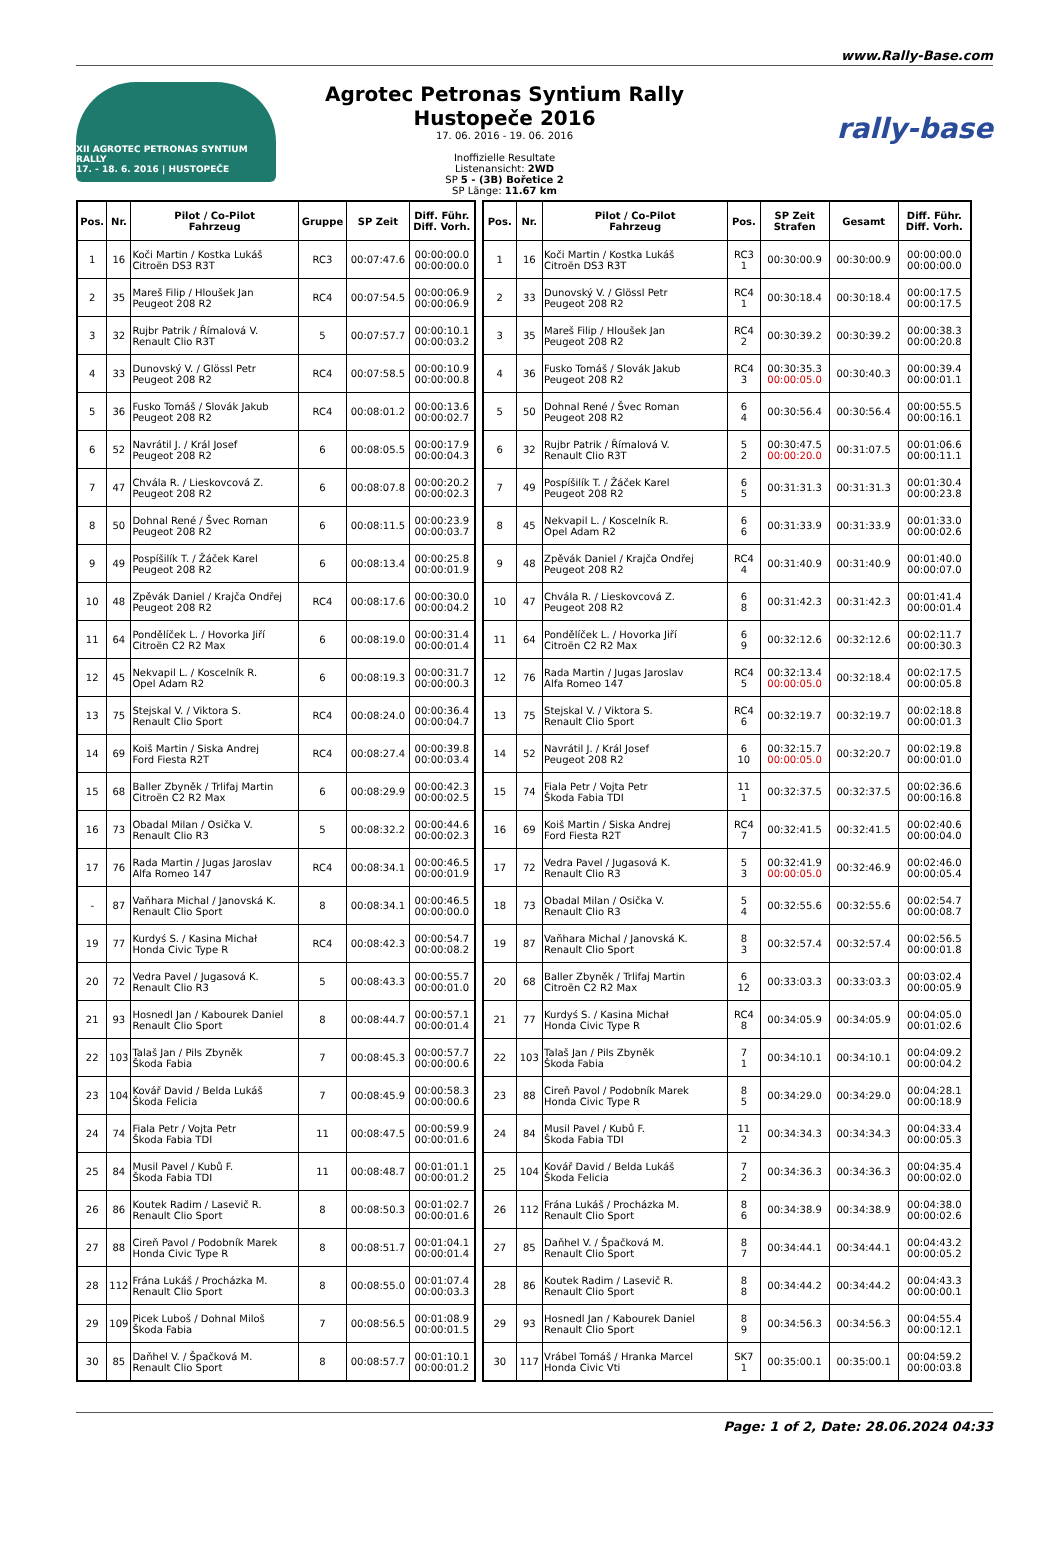www.Rally-Base.com
XII AGROTEC PETRONAS SYNTIUM RALLY
17. - 18. 6. 2016 | HUSTOPEČE
Agrotec Petronas Syntium Rally Hustopeče 2016
17. 06. 2016 - 19. 06. 2016
Inoffizielle Resultate
Listenansicht: 2WD
SP 5 - (3B) Bořetice 2
SP Länge: 11.67 km
rally-base
| Pos. | Nr. | Pilot / Co-Pilot Fahrzeug | Gruppe | SP Zeit | Diff. Führ. Diff. Vorh. |
| --- | --- | --- | --- | --- | --- |
| 1 | 16 | Koči Martin / Kostka Lukáš Citroën DS3 R3T | RC3 | 00:07:47.6 | 00:00:00.0 00:00:00.0 |
| 2 | 35 | Mareš Filip / Hloušek Jan Peugeot 208 R2 | RC4 | 00:07:54.5 | 00:00:06.9 00:00:06.9 |
| 3 | 32 | Rujbr Patrik / Římalová V. Renault Clio R3T | 5 | 00:07:57.7 | 00:00:10.1 00:00:03.2 |
| 4 | 33 | Dunovský V. / Glössl Petr Peugeot 208 R2 | RC4 | 00:07:58.5 | 00:00:10.9 00:00:00.8 |
| 5 | 36 | Fusko Tomáš / Slovák Jakub Peugeot 208 R2 | RC4 | 00:08:01.2 | 00:00:13.6 00:00:02.7 |
| 6 | 52 | Navrátil J. / Král Josef Peugeot 208 R2 | 6 | 00:08:05.5 | 00:00:17.9 00:00:04.3 |
| 7 | 47 | Chvála R. / Lieskovcová Z. Peugeot 208 R2 | 6 | 00:08:07.8 | 00:00:20.2 00:00:02.3 |
| 8 | 50 | Dohnal René / Švec Roman Peugeot 208 R2 | 6 | 00:08:11.5 | 00:00:23.9 00:00:03.7 |
| 9 | 49 | Pospíšilík T. / Žáček Karel Peugeot 208 R2 | 6 | 00:08:13.4 | 00:00:25.8 00:00:01.9 |
| 10 | 48 | Zpěvák Daniel / Krajča Ondřej Peugeot 208 R2 | RC4 | 00:08:17.6 | 00:00:30.0 00:00:04.2 |
| 11 | 64 | Pondělíček L. / Hovorka Jiří Citroën C2 R2 Max | 6 | 00:08:19.0 | 00:00:31.4 00:00:01.4 |
| 12 | 45 | Nekvapil L. / Koscelník R. Opel Adam R2 | 6 | 00:08:19.3 | 00:00:31.7 00:00:00.3 |
| 13 | 75 | Stejskal V. / Viktora S. Renault Clio Sport | RC4 | 00:08:24.0 | 00:00:36.4 00:00:04.7 |
| 14 | 69 | Koiš Martin / Siska Andrej Ford Fiesta R2T | RC4 | 00:08:27.4 | 00:00:39.8 00:00:03.4 |
| 15 | 68 | Baller Zbyněk / Trlifaj Martin Citroën C2 R2 Max | 6 | 00:08:29.9 | 00:00:42.3 00:00:02.5 |
| 16 | 73 | Obadal Milan / Osička V. Renault Clio R3 | 5 | 00:08:32.2 | 00:00:44.6 00:00:02.3 |
| 17 | 76 | Rada Martin / Jugas Jaroslav Alfa Romeo 147 | RC4 | 00:08:34.1 | 00:00:46.5 00:00:01.9 |
| - | 87 | Vaňhara Michal / Janovská K. Renault Clio Sport | 8 | 00:08:34.1 | 00:00:46.5 00:00:00.0 |
| 19 | 77 | Kurdyś S. / Kasina Michał Honda Civic Type R | RC4 | 00:08:42.3 | 00:00:54.7 00:00:08.2 |
| 20 | 72 | Vedra Pavel / Jugasová K. Renault Clio R3 | 5 | 00:08:43.3 | 00:00:55.7 00:00:01.0 |
| 21 | 93 | Hosnedl Jan / Kabourek Daniel Renault Clio Sport | 8 | 00:08:44.7 | 00:00:57.1 00:00:01.4 |
| 22 | 103 | Talaš Jan / Pils Zbyněk Škoda Fabia | 7 | 00:08:45.3 | 00:00:57.7 00:00:00.6 |
| 23 | 104 | Kovář David / Belda Lukáš Škoda Felicia | 7 | 00:08:45.9 | 00:00:58.3 00:00:00.6 |
| 24 | 74 | Fiala Petr / Vojta Petr Škoda Fabia TDI | 11 | 00:08:47.5 | 00:00:59.9 00:00:01.6 |
| 25 | 84 | Musil Pavel / Kubů F. Škoda Fabia TDI | 11 | 00:08:48.7 | 00:01:01.1 00:00:01.2 |
| 26 | 86 | Koutek Radim / Lasevič R. Renault Clio Sport | 8 | 00:08:50.3 | 00:01:02.7 00:00:01.6 |
| 27 | 88 | Cireň Pavol / Podobník Marek Honda Civic Type R | 8 | 00:08:51.7 | 00:01:04.1 00:00:01.4 |
| 28 | 112 | Frána Lukáš / Procházka M. Renault Clio Sport | 8 | 00:08:55.0 | 00:01:07.4 00:00:03.3 |
| 29 | 109 | Picek Luboš / Dohnal Miloš Škoda Fabia | 7 | 00:08:56.5 | 00:01:08.9 00:00:01.5 |
| 30 | 85 | Daňhel V. / Špačková M. Renault Clio Sport | 8 | 00:08:57.7 | 00:01:10.1 00:00:01.2 |
| Pos. | Nr. | Pilot / Co-Pilot Fahrzeug | Pos. | SP Zeit Strafen | Gesamt | Diff. Führ. Diff. Vorh. |
| --- | --- | --- | --- | --- | --- | --- |
| 1 | 16 | Koči Martin / Kostka Lukáš Citroën DS3 R3T | RC3 1 | 00:30:00.9 | 00:30:00.9 | 00:00:00.0 00:00:00.0 |
| 2 | 33 | Dunovský V. / Glössl Petr Peugeot 208 R2 | RC4 1 | 00:30:18.4 | 00:30:18.4 | 00:00:17.5 00:00:17.5 |
| 3 | 35 | Mareš Filip / Hloušek Jan Peugeot 208 R2 | RC4 2 | 00:30:39.2 | 00:30:39.2 | 00:00:38.3 00:00:20.8 |
| 4 | 36 | Fusko Tomáš / Slovák Jakub Peugeot 208 R2 | RC4 3 | 00:30:35.3 00:00:05.0 | 00:30:40.3 | 00:00:39.4 00:00:01.1 |
| 5 | 50 | Dohnal René / Švec Roman Peugeot 208 R2 | 6 4 | 00:30:56.4 | 00:30:56.4 | 00:00:55.5 00:00:16.1 |
| 6 | 32 | Rujbr Patrik / Římalová V. Renault Clio R3T | 5 2 | 00:30:47.5 00:00:20.0 | 00:31:07.5 | 00:01:06.6 00:00:11.1 |
| 7 | 49 | Pospíšilík T. / Žáček Karel Peugeot 208 R2 | 6 5 | 00:31:31.3 | 00:31:31.3 | 00:01:30.4 00:00:23.8 |
| 8 | 45 | Nekvapil L. / Koscelník R. Opel Adam R2 | 6 6 | 00:31:33.9 | 00:31:33.9 | 00:01:33.0 00:00:02.6 |
| 9 | 48 | Zpěvák Daniel / Krajča Ondřej Peugeot 208 R2 | RC4 4 | 00:31:40.9 | 00:31:40.9 | 00:01:40.0 00:00:07.0 |
| 10 | 47 | Chvála R. / Lieskovcová Z. Peugeot 208 R2 | 6 8 | 00:31:42.3 | 00:31:42.3 | 00:01:41.4 00:00:01.4 |
| 11 | 64 | Pondělíček L. / Hovorka Jiří Citroën C2 R2 Max | 6 9 | 00:32:12.6 | 00:32:12.6 | 00:02:11.7 00:00:30.3 |
| 12 | 76 | Rada Martin / Jugas Jaroslav Alfa Romeo 147 | RC4 5 | 00:32:13.4 00:00:05.0 | 00:32:18.4 | 00:02:17.5 00:00:05.8 |
| 13 | 75 | Stejskal V. / Viktora S. Renault Clio Sport | RC4 6 | 00:32:19.7 | 00:32:19.7 | 00:02:18.8 00:00:01.3 |
| 14 | 52 | Navrátil J. / Král Josef Peugeot 208 R2 | 6 10 | 00:32:15.7 00:00:05.0 | 00:32:20.7 | 00:02:19.8 00:00:01.0 |
| 15 | 74 | Fiala Petr / Vojta Petr Škoda Fabia TDI | 11 1 | 00:32:37.5 | 00:32:37.5 | 00:02:36.6 00:00:16.8 |
| 16 | 69 | Koiš Martin / Siska Andrej Ford Fiesta R2T | RC4 7 | 00:32:41.5 | 00:32:41.5 | 00:02:40.6 00:00:04.0 |
| 17 | 72 | Vedra Pavel / Jugasová K. Renault Clio R3 | 5 3 | 00:32:41.9 00:00:05.0 | 00:32:46.9 | 00:02:46.0 00:00:05.4 |
| 18 | 73 | Obadal Milan / Osička V. Renault Clio R3 | 5 4 | 00:32:55.6 | 00:32:55.6 | 00:02:54.7 00:00:08.7 |
| 19 | 87 | Vaňhara Michal / Janovská K. Renault Clio Sport | 8 3 | 00:32:57.4 | 00:32:57.4 | 00:02:56.5 00:00:01.8 |
| 20 | 68 | Baller Zbyněk / Trlifaj Martin Citroën C2 R2 Max | 6 12 | 00:33:03.3 | 00:33:03.3 | 00:03:02.4 00:00:05.9 |
| 21 | 77 | Kurdyś S. / Kasina Michał Honda Civic Type R | RC4 8 | 00:34:05.9 | 00:34:05.9 | 00:04:05.0 00:01:02.6 |
| 22 | 103 | Talaš Jan / Pils Zbyněk Škoda Fabia | 7 1 | 00:34:10.1 | 00:34:10.1 | 00:04:09.2 00:00:04.2 |
| 23 | 88 | Cireň Pavol / Podobník Marek Honda Civic Type R | 8 5 | 00:34:29.0 | 00:34:29.0 | 00:04:28.1 00:00:18.9 |
| 24 | 84 | Musil Pavel / Kubů F. Škoda Fabia TDI | 11 2 | 00:34:34.3 | 00:34:34.3 | 00:04:33.4 00:00:05.3 |
| 25 | 104 | Kovář David / Belda Lukáš Škoda Felicia | 7 2 | 00:34:36.3 | 00:34:36.3 | 00:04:35.4 00:00:02.0 |
| 26 | 112 | Frána Lukáš / Procházka M. Renault Clio Sport | 8 6 | 00:34:38.9 | 00:34:38.9 | 00:04:38.0 00:00:02.6 |
| 27 | 85 | Daňhel V. / Špačková M. Renault Clio Sport | 8 7 | 00:34:44.1 | 00:34:44.1 | 00:04:43.2 00:00:05.2 |
| 28 | 86 | Koutek Radim / Lasevič R. Renault Clio Sport | 8 8 | 00:34:44.2 | 00:34:44.2 | 00:04:43.3 00:00:00.1 |
| 29 | 93 | Hosnedl Jan / Kabourek Daniel Renault Clio Sport | 8 9 | 00:34:56.3 | 00:34:56.3 | 00:04:55.4 00:00:12.1 |
| 30 | 117 | Vrábel Tomáš / Hranka Marcel Honda Civic Vti | SK7 1 | 00:35:00.1 | 00:35:00.1 | 00:04:59.2 00:00:03.8 |
Page: 1 of 2, Date: 28.06.2024 04:33